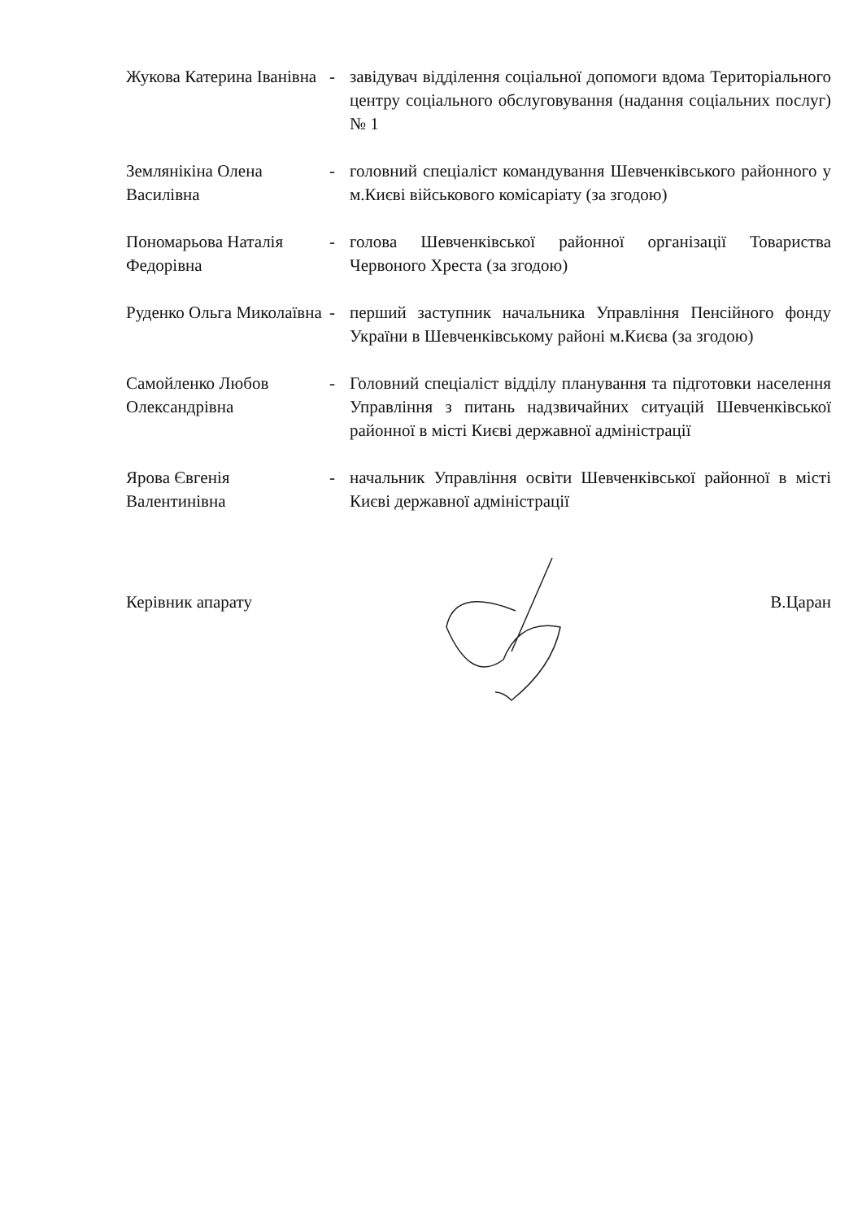Жукова Катерина Іванівна
- завідувач відділення соціальної допомоги вдома Територіального центру соціального обслуговування (надання соціальних послуг) № 1
Землянікіна Олена Василівна
- головний спеціаліст командування Шевченківського районного у м.Києві військового комісаріату (за згодою)
Пономарьова Наталія Федорівна
- голова Шевченківської районної організації Товариства Червоного Хреста (за згодою)
Руденко Ольга Миколаївна
- перший заступник начальника Управління Пенсійного фонду України в Шевченківському районі м.Києва (за згодою)
Самойленко Любов Олександрівна
- Головний спеціаліст відділу планування та підготовки населення Управління з питань надзвичайних ситуацій Шевченківської районної в місті Києві державної адміністрації
Ярова Євгенія Валентинівна
- начальник Управління освіти Шевченківської районної в місті Києві державної адміністрації
Керівник апарату В.Царан